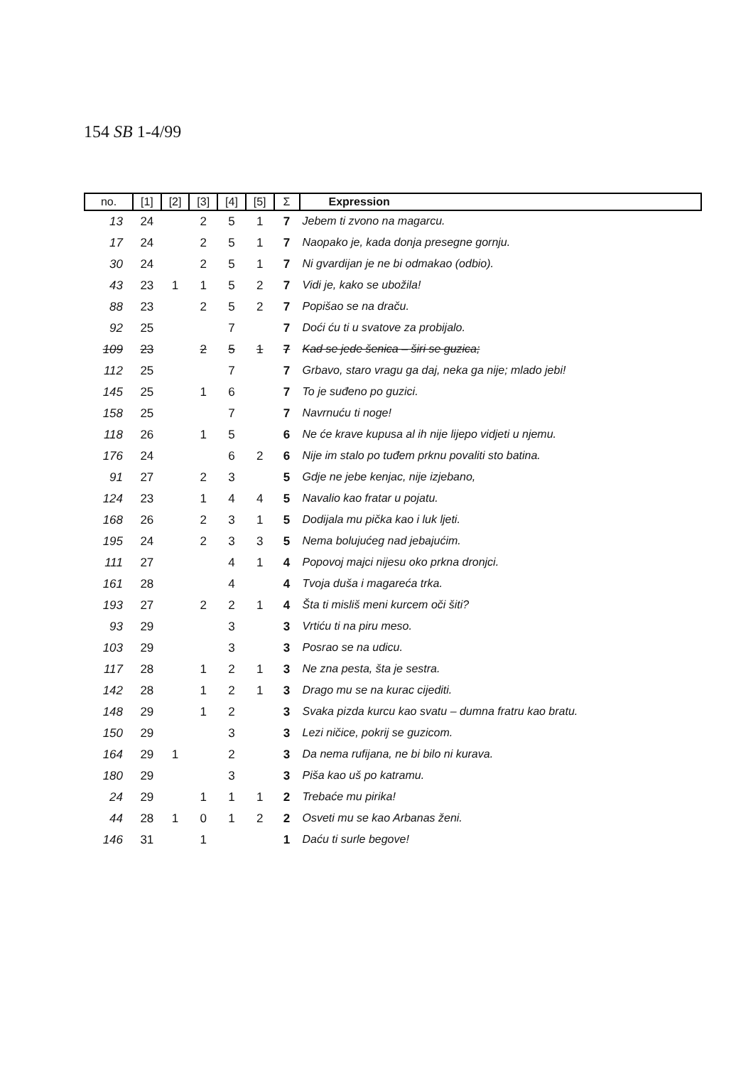154 SB 1-4/99
| no. | [1] | [2] | [3] | [4] | [5] | Σ | Expression |
| --- | --- | --- | --- | --- | --- | --- | --- |
| 13 | 24 | | 2 | 5 | 1 | 7 | Jebem ti zvono na magarcu. |
| 17 | 24 | | 2 | 5 | 1 | 7 | Naopako je, kada donja presegne gornju. |
| 30 | 24 | | 2 | 5 | 1 | 7 | Ni gvardijan je ne bi odmakao (odbio). |
| 43 | 23 | 1 | 1 | 5 | 2 | 7 | Vidi je, kako se ubožila! |
| 88 | 23 | | 2 | 5 | 2 | 7 | Popišao se na draču. |
| 92 | 25 | | | 7 | | 7 | Doći ću ti u svatove za probijalo. |
| 109 | 23 | | 2 | 5 | 1 | 7 | Kad se jede šenica – širi se guzica; |
| 112 | 25 | | | 7 | | 7 | Grbavo, staro vragu ga daj, neka ga nije; mlado jebi! |
| 145 | 25 | | 1 | 6 | | 7 | To je suđeno po guzici. |
| 158 | 25 | | | 7 | | 7 | Navrnuću ti noge! |
| 118 | 26 | | 1 | 5 | | 6 | Ne će krave kupusa al ih nije lijepo vidjeti u njemu. |
| 176 | 24 | | | 6 | 2 | 6 | Nije im stalo po tuđem prknu povaliti sto batina. |
| 91 | 27 | | 2 | 3 | | 5 | Gdje ne jebe kenjac, nije izjebano, |
| 124 | 23 | | 1 | 4 | 4 | 5 | Navalio kao fratar u pojatu. |
| 168 | 26 | | 2 | 3 | 1 | 5 | Dodijala mu pička kao i luk ljeti. |
| 195 | 24 | | 2 | 3 | 3 | 5 | Nema bolujućeg nad jebajućim. |
| 111 | 27 | | | 4 | 1 | 4 | Popovoj majci nijesu oko prkna dronjci. |
| 161 | 28 | | | 4 | | 4 | Tvoja duša i magareća trka. |
| 193 | 27 | | 2 | 2 | 1 | 4 | Šta ti misliš meni kurcem oči šiti? |
| 93 | 29 | | | 3 | | 3 | Vrtiću ti na piru meso. |
| 103 | 29 | | | 3 | | 3 | Posrao se na udicu. |
| 117 | 28 | | 1 | 2 | 1 | 3 | Ne zna pesta, šta je sestra. |
| 142 | 28 | | 1 | 2 | 1 | 3 | Drago mu se na kurac cijediti. |
| 148 | 29 | | 1 | 2 | | 3 | Svaka pizda kurcu kao svatu – dumna fratru kao bratu. |
| 150 | 29 | | | 3 | | 3 | Lezi ničice, pokrij se guzicom. |
| 164 | 29 | 1 | | 2 | | 3 | Da nema rufijana, ne bi bilo ni kurava. |
| 180 | 29 | | | 3 | | 3 | Piša kao uš po katramu. |
| 24 | 29 | | 1 | 1 | 1 | 2 | Trebaće mu pirika! |
| 44 | 28 | 1 | 0 | 1 | 2 | 2 | Osveti mu se kao Arbanas ženi. |
| 146 | 31 | | 1 | | | 1 | Daću ti surle begove! |